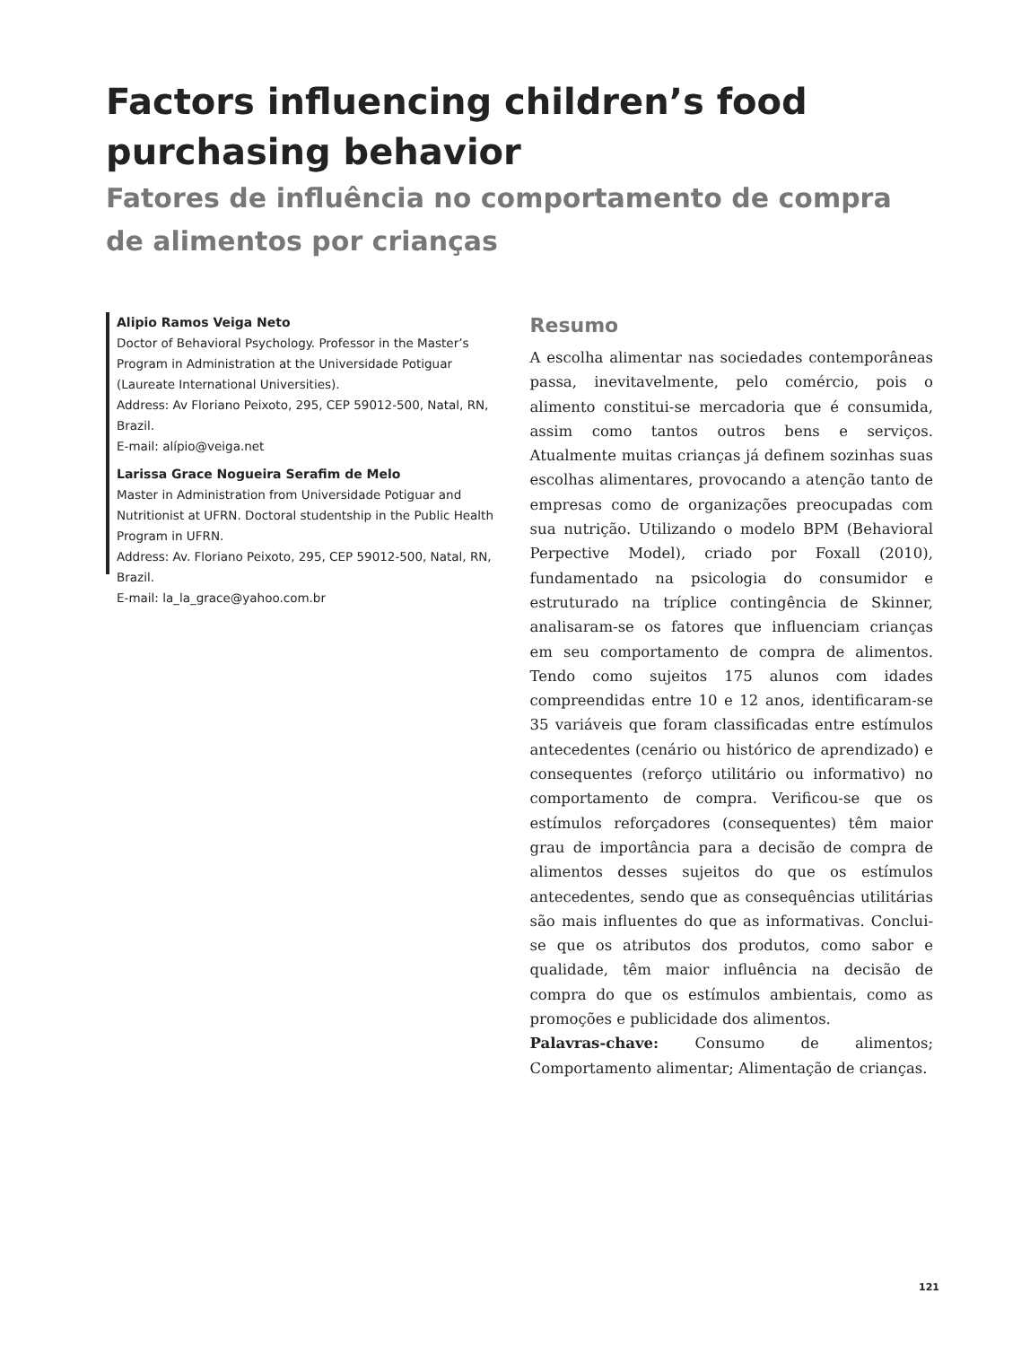Factors influencing children’s food purchasing behavior
Fatores de influência no comportamento de compra
de alimentos por crianças
Alipio Ramos Veiga Neto
Doctor of Behavioral Psychology. Professor in the Master’s Program in Administration at the Universidade Potiguar (Laureate International Universities).
Address: Av Floriano Peixoto, 295, CEP 59012-500, Natal, RN, Brazil.
E-mail: alípio@veiga.net
Larissa Grace Nogueira Serafim de Melo
Master in Administration from Universidade Potiguar and Nutritionist at UFRN. Doctoral studentship in the Public Health Program in UFRN.
Address: Av. Floriano Peixoto, 295, CEP 59012-500, Natal, RN, Brazil.
E-mail: la_la_grace@yahoo.com.br
Resumo
A escolha alimentar nas sociedades contemporâneas passa, inevitavelmente, pelo comércio, pois o alimento constitui-se mercadoria que é consumida, assim como tantos outros bens e serviços. Atualmente muitas crianças já definem sozinhas suas escolhas alimentares, provocando a atenção tanto de empresas como de organizações preocupadas com sua nutrição. Utilizando o modelo BPM (Behavioral Perpective Model), criado por Foxall (2010), fundamentado na psicologia do consumidor e estruturado na tríplice contingência de Skinner, analisaram-se os fatores que influenciam crianças em seu comportamento de compra de alimentos. Tendo como sujeitos 175 alunos com idades compreendidas entre 10 e 12 anos, identificaram-se 35 variáveis que foram classificadas entre estímulos antecedentes (cenário ou histórico de aprendizado) e consequentes (reforço utilitário ou informativo) no comportamento de compra. Verificou-se que os estímulos reforçadores (consequentes) têm maior grau de importância para a decisão de compra de alimentos desses sujeitos do que os estímulos antecedentes, sendo que as consequências utilitárias são mais influentes do que as informativas. Conclui-se que os atributos dos produtos, como sabor e qualidade, têm maior influência na decisão de compra do que os estímulos ambientais, como as promoções e publicidade dos alimentos.
Palavras-chave: Consumo de alimentos; Comportamento alimentar; Alimentação de crianças.
121